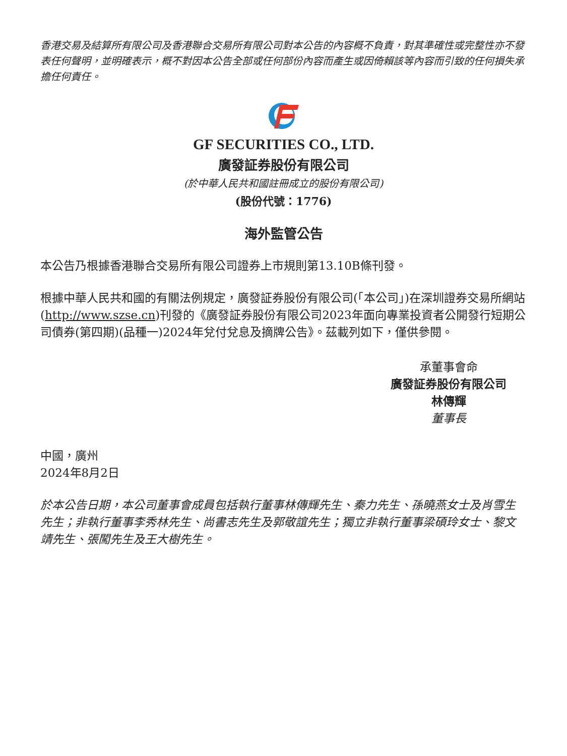香港交易及結算所有限公司及香港聯合交易所有限公司對本公告的內容概不負責，對其準確性或完整性亦不發表任何聲明，並明確表示，概不對因本公告全部或任何部份內容而產生或因倚賴該等內容而引致的任何損失承擔任何責任。
GF SECURITIES CO., LTD.
廣發証券股份有限公司
(於中華人民共和國註冊成立的股份有限公司)
(股份代號：1776)
海外監管公告
本公告乃根據香港聯合交易所有限公司證券上市規則第13.10B條刊發。
根據中華人民共和國的有關法例規定，廣發証券股份有限公司(「本公司」)在深圳證券交易所網站(http://www.szse.cn)刊發的《廣發証券股份有限公司2023年面向專業投資者公開發行短期公司債券(第四期)(品種一)2024年兌付兌息及摘牌公告》。茲載列如下，僅供參閱。
承董事會命
廣發証券股份有限公司
林傳輝
董事長
中國，廣州
2024年8月2日
於本公告日期，本公司董事會成員包括執行董事林傳輝先生、秦力先生、孫曉燕女士及肖雪生先生；非執行董事李秀林先生、尚書志先生及郭敬誼先生；獨立非執行董事梁碩玲女士、黎文靖先生、張闖先生及王大樹先生。